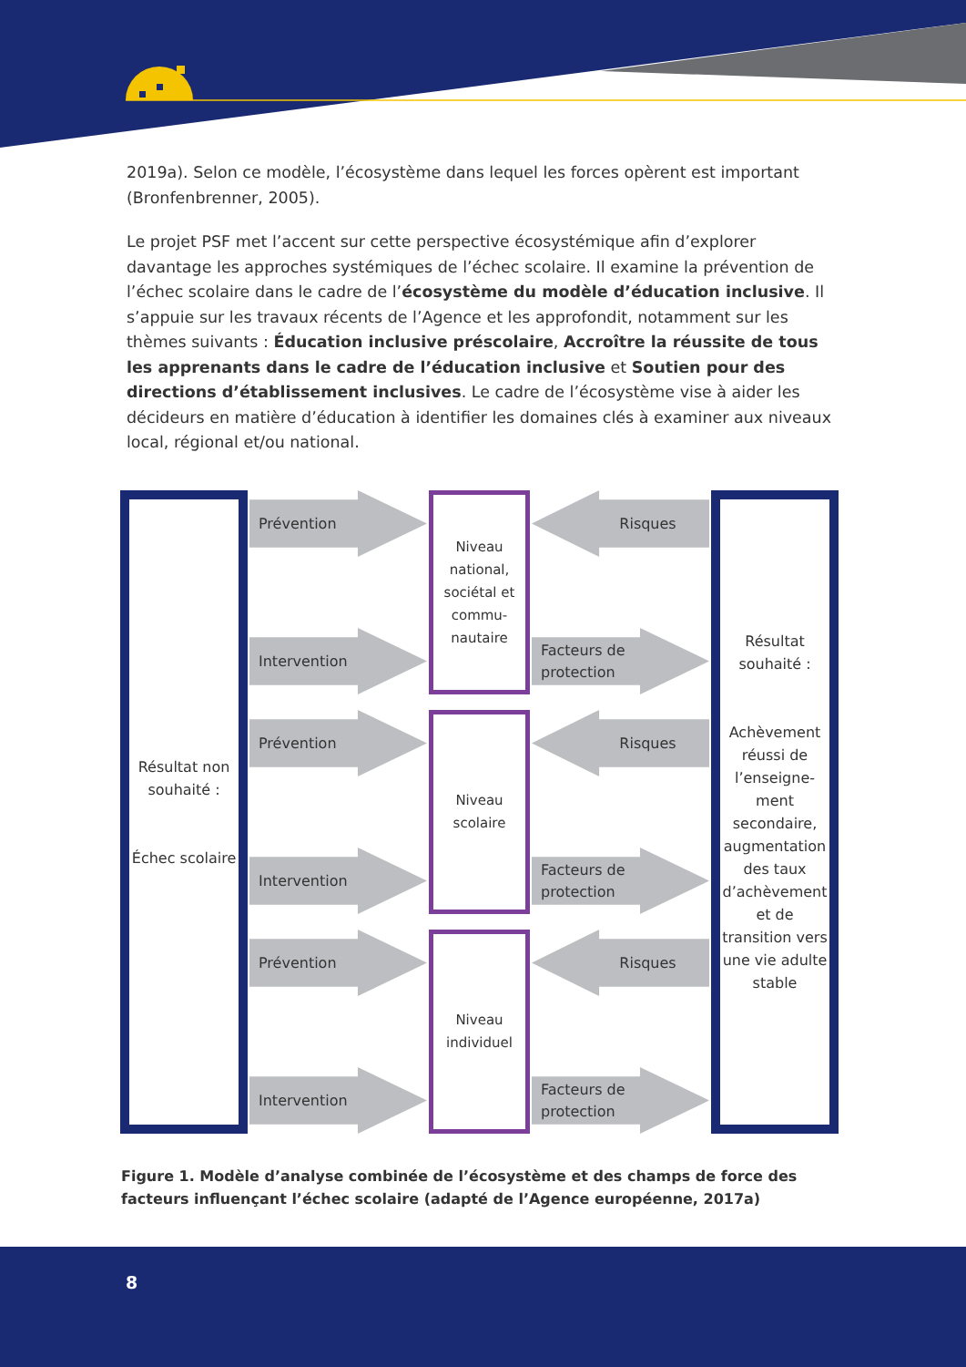2019a). Selon ce modèle, l’écosystème dans lequel les forces opèrent est important (Bronfenbrenner, 2005).
Le projet PSF met l’accent sur cette perspective écosystémique afin d’explorer davantage les approches systémiques de l’échec scolaire. Il examine la prévention de l’échec scolaire dans le cadre de l’écosystème du modèle d’éducation inclusive. Il s’appuie sur les travaux récents de l’Agence et les approfondit, notamment sur les thèmes suivants : Éducation inclusive préscolaire, Accroître la réussite de tous les apprenants dans le cadre de l’éducation inclusive et Soutien pour des directions d’établissement inclusives. Le cadre de l’écosystème vise à aider les décideurs en matière d’éducation à identifier les domaines clés à examiner aux niveaux local, régional et/ou national.
Résultat non souhaité :
Échec scolaire
Prévention
Intervention
Prévention
Intervention
Prévention
Intervention
Niveau national, sociétal et commu-nautaire
Niveau scolaire
Niveau individuel
Risques
Facteurs de
protection
Risques
Facteurs de
protection
Risques
Facteurs de
protection
Résultat souhaité :
Achèvement réussi de l’enseigne-ment secondaire, augmentation des taux d’achèvement et de transition vers une vie adulte stable
Figure 1. Modèle d’analyse combinée de l’écosystème et des champs de force des facteurs influençant l’échec scolaire (adapté de l’Agence européenne, 2017a)
8